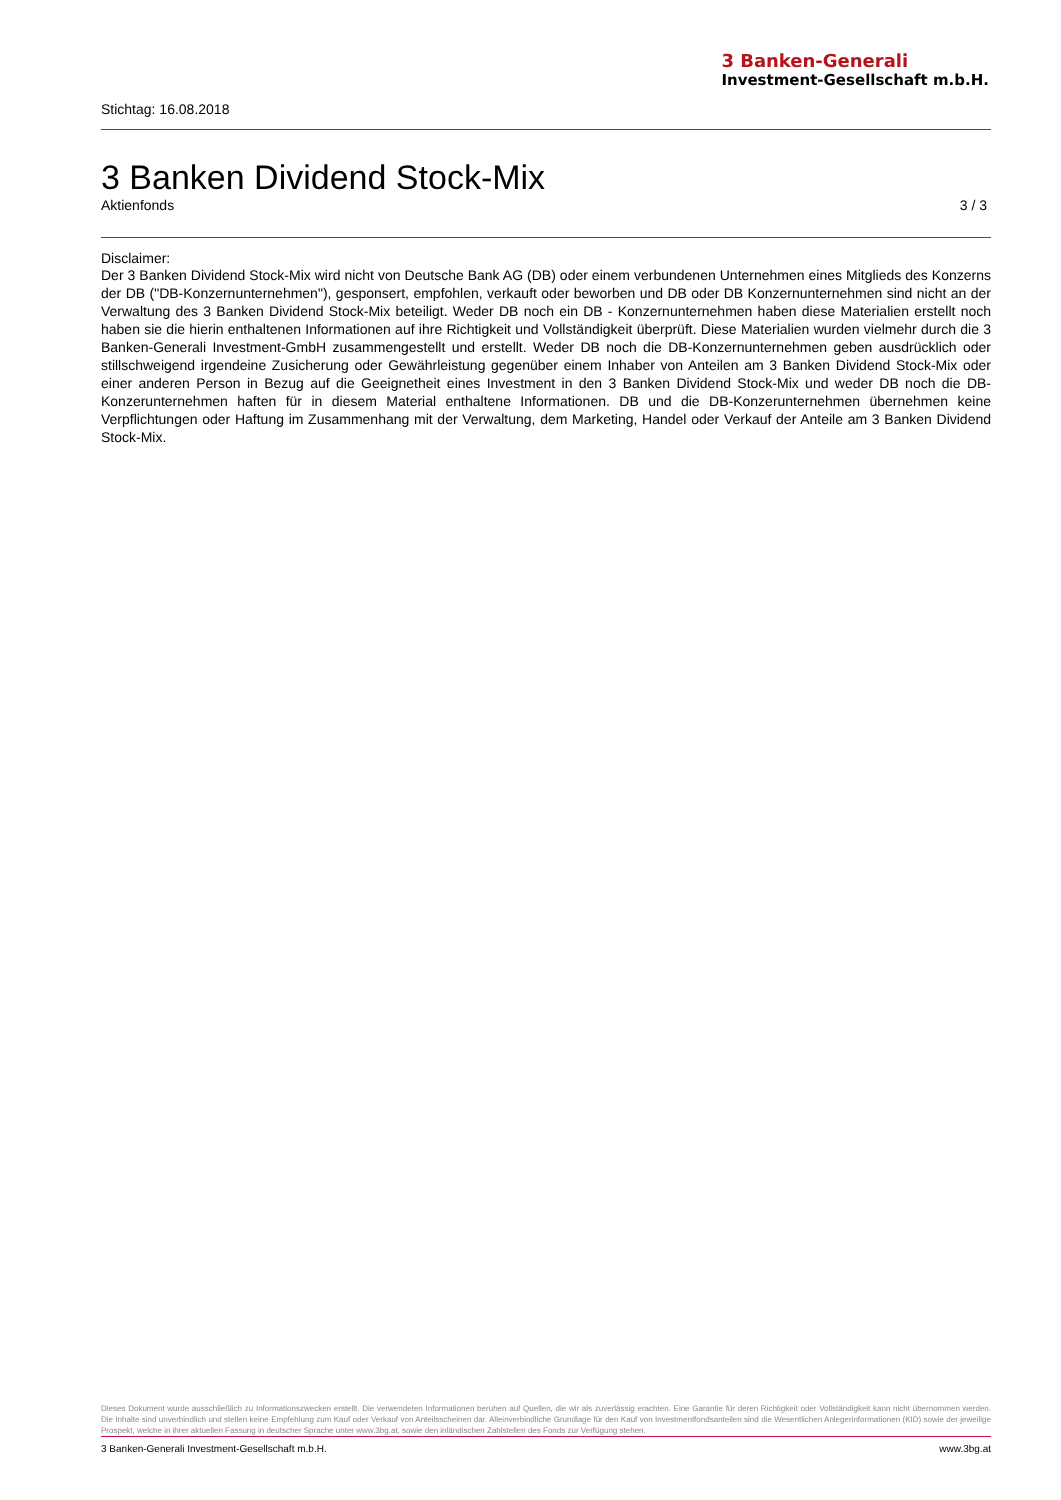3 Banken-Generali
Investment-Gesellschaft m.b.H.
Stichtag: 16.08.2018
3 Banken Dividend Stock-Mix
Aktienfonds 3 / 3
Disclaimer:
Der 3 Banken Dividend Stock-Mix wird nicht von Deutsche Bank AG (DB) oder einem verbundenen Unternehmen eines Mitglieds des Konzerns der DB ("DB-Konzernunternehmen"), gesponsert, empfohlen, verkauft oder beworben und DB oder DB Konzernunternehmen sind nicht an der Verwaltung des 3 Banken Dividend Stock-Mix beteiligt. Weder DB noch ein DB - Konzernunternehmen haben diese Materialien erstellt noch haben sie die hierin enthaltenen Informationen auf ihre Richtigkeit und Vollständigkeit überprüft. Diese Materialien wurden vielmehr durch die 3 Banken-Generali Investment-GmbH zusammengestellt und erstellt. Weder DB noch die DB-Konzernunternehmen geben ausdrücklich oder stillschweigend irgendeine Zusicherung oder Gewährleistung gegenüber einem Inhaber von Anteilen am 3 Banken Dividend Stock-Mix oder einer anderen Person in Bezug auf die Geeignetheit eines Investment in den 3 Banken Dividend Stock-Mix und weder DB noch die DB- Konzerunternehmen haften für in diesem Material enthaltene Informationen. DB und die DB-Konzerunternehmen übernehmen keine Verpflichtungen oder Haftung im Zusammenhang mit der Verwaltung, dem Marketing, Handel oder Verkauf der Anteile am 3 Banken Dividend Stock-Mix.
Dieses Dokument wurde ausschließlich zu Informationszwecken erstellt. Die verwendeten Informationen beruhen auf Quellen, die wir als zuverlässig erachten. Eine Garantie für deren Richtigkeit oder Vollständigkeit kann nicht übernommen werden. Die Inhalte sind unverbindlich und stellen keine Empfehlung zum Kauf oder Verkauf von Anteilsscheinen dar. Alleinverbindliche Grundlage für den Kauf von Investmentfondsanteilen sind die Wesentlichen Anlegerinformationen (KID) sowie der jeweilige Prospekt, welche in ihrer aktuellen Fassung in deutscher Sprache unter www.3bg.at, sowie den inländischen Zahlstellen des Fonds zur Verfügung stehen.
3 Banken-Generali Investment-Gesellschaft m.b.H. www.3bg.at